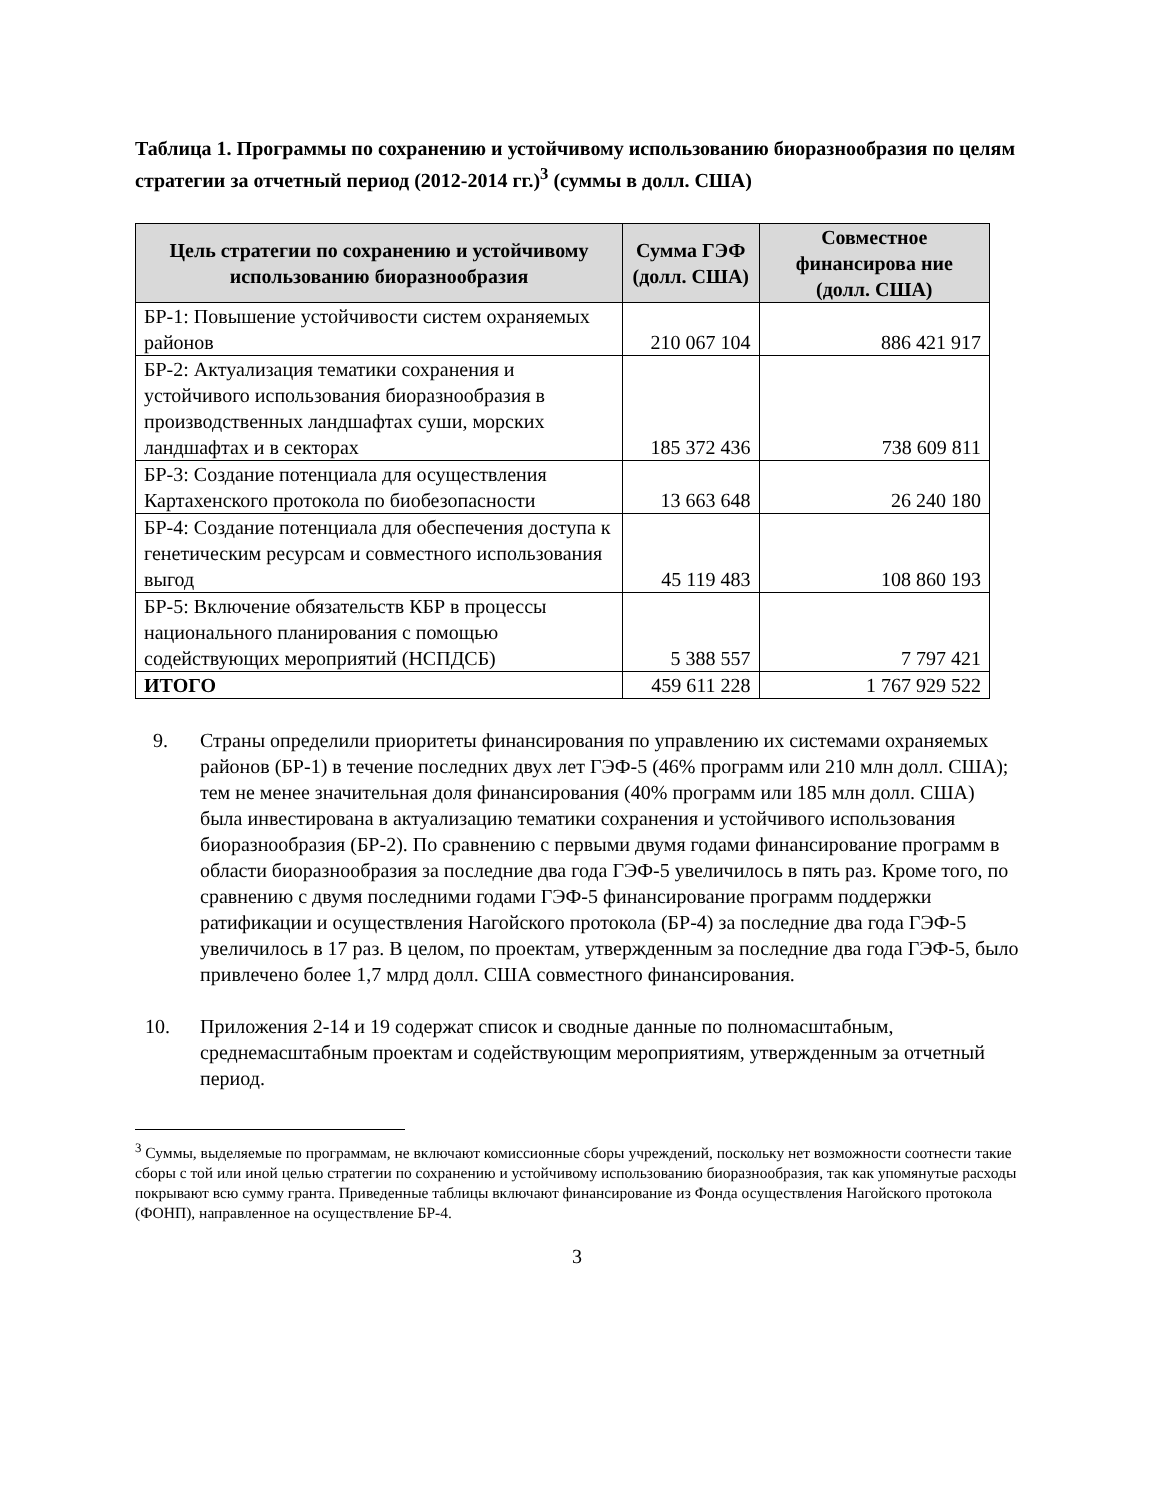Таблица 1. Программы по сохранению и устойчивому использованию биоразнообразия по целям стратегии за отчетный период (2012-2014 гг.)<sup>3</sup> (суммы в долл. США)
| Цель стратегии по сохранению и устойчивому использованию биоразнообразия | Сумма ГЭФ (долл. США) | Совместное финансирова ние (долл. США) |
| --- | --- | --- |
| БР-1: Повышение устойчивости систем охраняемых районов | 210 067 104 | 886 421 917 |
| БР-2: Актуализация тематики сохранения и устойчивого использования биоразнообразия в производственных ландшафтах суши, морских ландшафтах и в секторах | 185 372 436 | 738 609 811 |
| БР-3: Создание потенциала для осуществления Картахенского протокола по биобезопасности | 13 663 648 | 26 240 180 |
| БР-4: Создание потенциала для обеспечения доступа к генетическим ресурсам и совместного использования выгод | 45 119 483 | 108 860 193 |
| БР-5: Включение обязательств КБР в процессы национального планирования с помощью содействующих мероприятий (НСПДСБ) | 5 388 557 | 7 797 421 |
| ИТОГО | 459 611 228 | 1 767 929 522 |
9. Страны определили приоритеты финансирования по управлению их системами охраняемых районов (БР-1) в течение последних двух лет ГЭФ-5 (46% программ или 210 млн долл. США); тем не менее значительная доля финансирования (40% программ или 185 млн долл. США) была инвестирована в актуализацию тематики сохранения и устойчивого использования биоразнообразия (БР-2). По сравнению с первыми двумя годами финансирование программ в области биоразнообразия за последние два года ГЭФ-5 увеличилось в пять раз. Кроме того, по сравнению с двумя последними годами ГЭФ-5 финансирование программ поддержки ратификации и осуществления Нагойского протокола (БР-4) за последние два года ГЭФ-5 увеличилось в 17 раз. В целом, по проектам, утвержденным за последние два года ГЭФ-5, было привлечено более 1,7 млрд долл. США совместного финансирования.
10. Приложения 2-14 и 19 содержат список и сводные данные по полномасштабным, среднемасштабным проектам и содействующим мероприятиям, утвержденным за отчетный период.
<sup>3</sup> Суммы, выделяемые по программам, не включают комиссионные сборы учреждений, поскольку нет возможности соотнести такие сборы с той или иной целью стратегии по сохранению и устойчивому использованию биоразнообразия, так как упомянутые расходы покрывают всю сумму гранта. Приведенные таблицы включают финансирование из Фонда осуществления Нагойского протокола (ФОНП), направленное на осуществление БР-4.
3